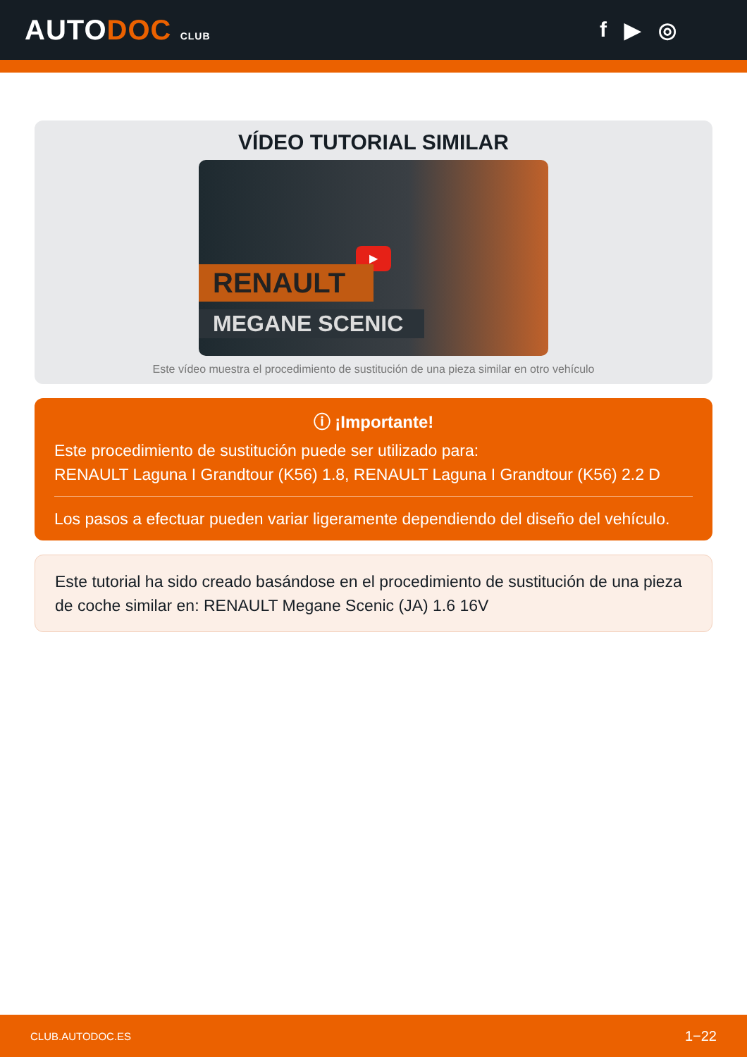AUTODOC CLUB
f ▶ ◎
VÍDEO TUTORIAL SIMILAR
▶
RENAULT
MEGANE SCENIC
Este vídeo muestra el procedimiento de sustitución de una pieza similar en otro vehículo
ⓘ ¡Importante!
Este procedimiento de sustitución puede ser utilizado para:
RENAULT Laguna I Grandtour (K56) 1.8, RENAULT Laguna I Grandtour (K56) 2.2 D
Los pasos a efectuar pueden variar ligeramente dependiendo del diseño del vehículo.
Este tutorial ha sido creado basándose en el procedimiento de sustitución de una pieza de coche similar en: RENAULT Megane Scenic (JA) 1.6 16V
CLUB.AUTODOC.ES 1−22